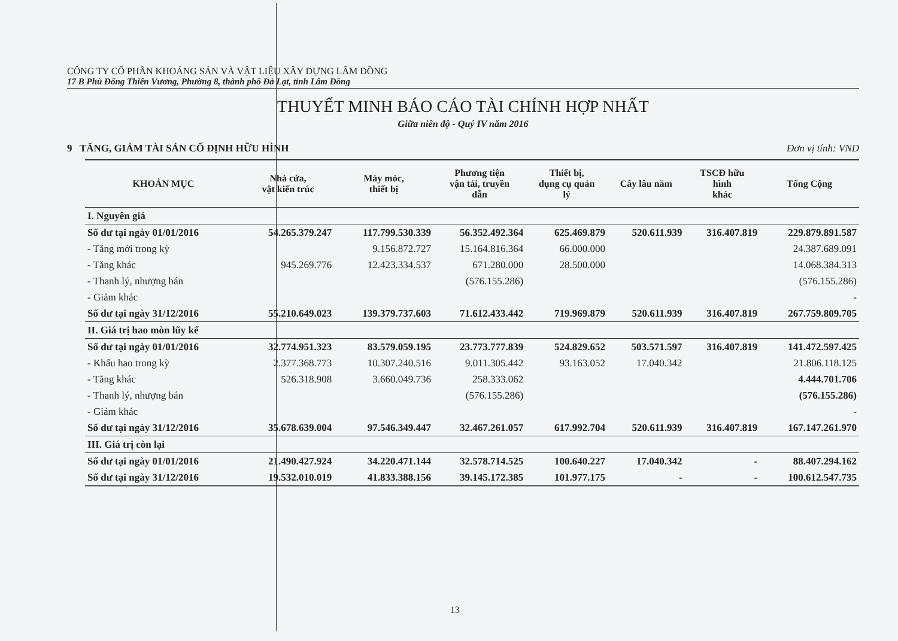CÔNG TY CỔ PHẦN KHOÁNG SẢN VÀ VẬT LIỆU XÂY DỰNG LÂM ĐỒNG
17 B Phù Đổng Thiên Vương, Phường 8, thành phố Đà Lạt, tỉnh Lâm Đồng
THUYẾT MINH BÁO CÁO TÀI CHÍNH HỢP NHẤT
Giữa niên độ - Quý IV năm 2016
9 TĂNG, GIẢM TÀI SẢN CỐ ĐỊNH HỮU HÌNH Đơn vị tính: VND
| KHOẢN MỤC | Nhà cửa, vật kiến trúc | Máy móc, thiết bị | Phương tiện vận tải, truyền dẫn | Thiết bị, dụng cụ quản lý | Cây lâu năm | TSCĐ hữu hình khác | Tổng Cộng |
| --- | --- | --- | --- | --- | --- | --- | --- |
| I. Nguyên giá | | | | | | | |
| Số dư tại ngày 01/01/2016 | 54.265.379.247 | 117.799.530.339 | 56.352.492.364 | 625.469.879 | 520.611.939 | 316.407.819 | 229.879.891.587 |
| - Tăng mới trong kỳ | | 9.156.872.727 | 15.164.816.364 | 66.000.000 | | | 24.387.689.091 |
| - Tăng khác | 945.269.776 | 12.423.334.537 | 671.280.000 | 28.500.000 | | | 14.068.384.313 |
| - Thanh lý, nhượng bán | | | (576.155.286) | | | | (576.155.286) |
| - Giảm khác | | | | | | | - |
| Số dư tại ngày 31/12/2016 | 55.210.649.023 | 139.379.737.603 | 71.612.433.442 | 719.969.879 | 520.611.939 | 316.407.819 | 267.759.809.705 |
| II. Giá trị hao mòn lũy kế | | | | | | | |
| Số dư tại ngày 01/01/2016 | 32.774.951.323 | 83.579.059.195 | 23.773.777.839 | 524.829.652 | 503.571.597 | 316.407.819 | 141.472.597.425 |
| - Khấu hao trong kỳ | 2.377.368.773 | 10.307.240.516 | 9.011.305.442 | 93.163.052 | 17.040.342 | | 21.806.118.125 |
| - Tăng khác | 526.318.908 | 3.660.049.736 | 258.333.062 | | | | 4.444.701.706 |
| - Thanh lý, nhượng bán | | | (576.155.286) | | | | (576.155.286) |
| - Giảm khác | | | | | | | - |
| Số dư tại ngày 31/12/2016 | 35.678.639.004 | 97.546.349.447 | 32.467.261.057 | 617.992.704 | 520.611.939 | 316.407.819 | 167.147.261.970 |
| III. Giá trị còn lại | | | | | | | |
| Số dư tại ngày 01/01/2016 | 21.490.427.924 | 34.220.471.144 | 32.578.714.525 | 100.640.227 | 17.040.342 | - | 88.407.294.162 |
| Số dư tại ngày 31/12/2016 | 19.532.010.019 | 41.833.388.156 | 39.145.172.385 | 101.977.175 | - | - | 100.612.547.735 |
13